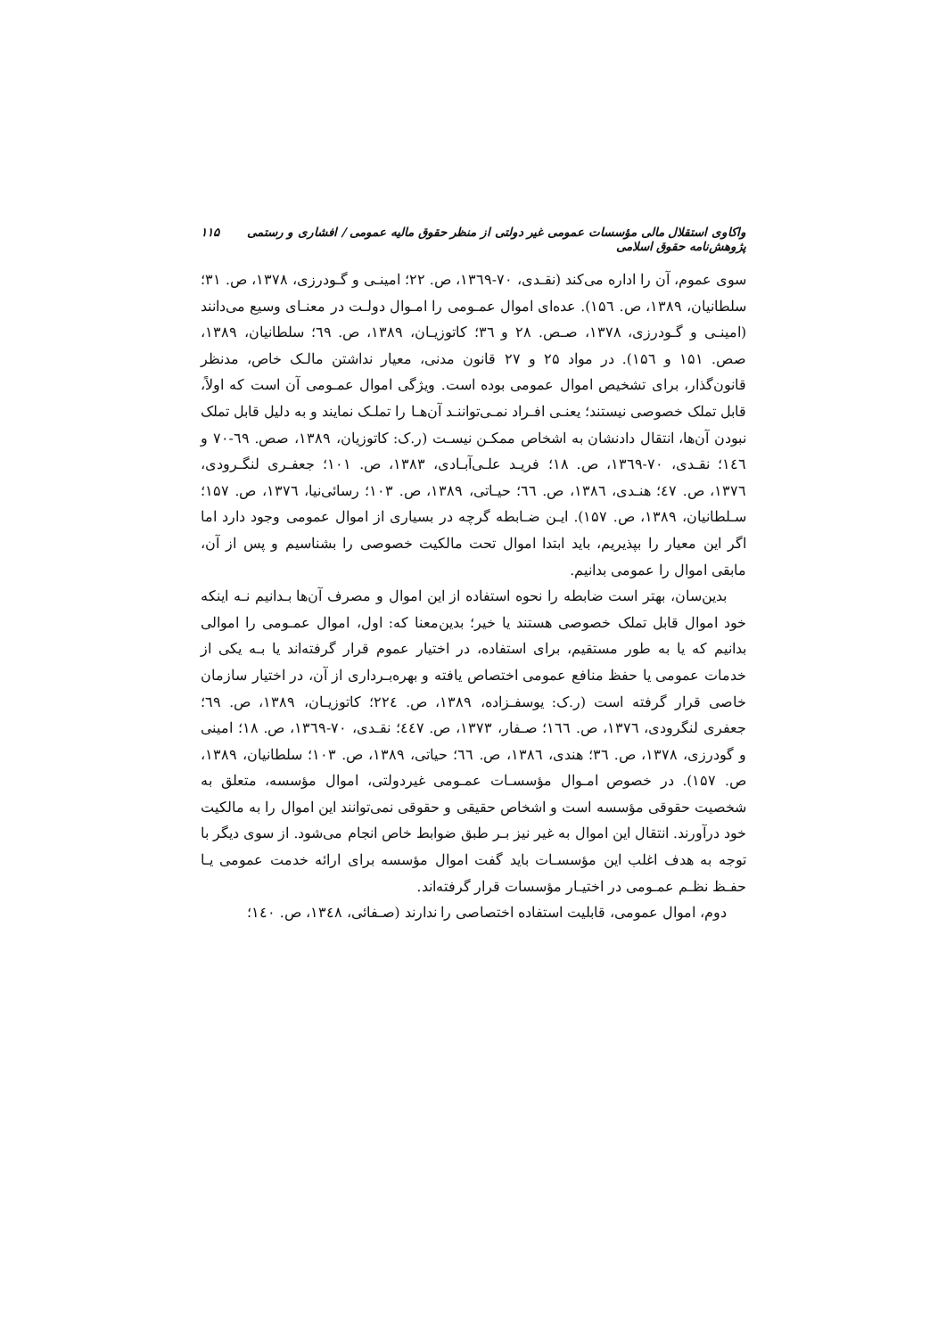واکاوی استقلال مالی مؤسسات عمومی غیر دولتی از منظر حقوق مالیه عمومی / افشاری و رستمی پژوهش‌نامه حقوق اسلامی ۱۱۵
سوی عموم، آن را اداره می‌کند (نقـدی، ۷۰-۱۳٦۹، ص. ۲۲؛ امینـی و گـودرزی، ۱۳۷۸، ص. ۳۱؛ سلطانیان، ۱۳۸۹، ص. ۱۵٦). عده‌ای اموال عمـومی را امـوال دولـت در معنـای وسیع می‌دانند (امینـی و گـودرزی، ۱۳۷۸، صـص. ۲۸ و ۳٦؛ کاتوزیـان، ۱۳۸۹، ص. ٦۹؛ سلطانیان، ۱۳۸۹، صص. ۱۵۱ و ۱۵٦). در مواد ۲۵ و ۲۷ قانون مدنی، معیار نداشتن مالـک خاص، مدنظر قانون‌گذار، برای تشخیص اموال عمومی بوده است. ویژگی اموال عمـومی آن است که اولاً، قابل تملک خصوصی نیستند؛ یعنـی افـراد نمـی‌تواننـد آن‌هـا را تملـک نمایند و به دلیل قابل تملک نبودن آن‌ها، انتقال دادنشان به اشخاص ممکـن نیسـت (ر.ک: کاتوزیان، ۱۳۸۹، صص. ٦۹-۷۰ و ۱٤٦؛ نقـدی، ۷۰-۱۳٦۹، ص. ۱۸؛ فریـد علـی‌آبـادی، ۱۳۸۳، ص. ۱۰۱؛ جعفـری لنگـرودی، ۱۳۷٦، ص. ٤۷؛ هنـدی، ۱۳۸٦، ص. ٦٦؛ حیـاتی، ۱۳۸۹، ص. ۱۰۳؛ رسائی‌نیا، ۱۳۷٦، ص. ۱۵۷؛ سـلطانیان، ۱۳۸۹، ص. ۱۵۷). ایـن ضـابطه گرچه در بسیاری از اموال عمومی وجود دارد اما اگر این معیار را بپذیریم، باید ابتدا اموال تحت مالکیت خصوصی را بشناسیم و پس از آن، مابقی اموال را عمومی بدانیم.
بدین‌سان، بهتر است ضابطه را نحوه استفاده از این اموال و مصرف آن‌ها بـدانیم نـه اینکه خود اموال قابل تملک خصوصی هستند یا خیر؛ بدین‌معنا که: اول، اموال عمـومی را اموالی بدانیم که یا به طور مستقیم، برای استفاده، در اختیار عموم قرار گرفته‌اند یا بـه یکی از خدمات عمومی یا حفظ منافع عمومی اختصاص یافته و بهره‌بـرداری از آن، در اختیار سازمان خاصی قرار گرفته است (ر.ک: یوسفـزاده، ۱۳۸۹، ص. ۲۲٤؛ کاتوزیـان، ۱۳۸۹، ص. ٦۹؛ جعفری لنگرودی، ۱۳۷٦، ص. ۱٦٦؛ صـفار، ۱۳۷۳، ص. ٤٤۷؛ نقـدی، ۷۰-۱۳٦۹، ص. ۱۸؛ امینی و گودرزی، ۱۳۷۸، ص. ۳٦؛ هندی، ۱۳۸٦، ص. ٦٦؛ حیاتی، ۱۳۸۹، ص. ۱۰۳؛ سلطانیان، ۱۳۸۹، ص. ۱۵۷). در خصوص امـوال مؤسسـات عمـومی غیردولتی، اموال مؤسسه، متعلق به شخصیت حقوقی مؤسسه است و اشخاص حقیقی و حقوقی نمی‌توانند این اموال را به مالکیت خود درآورند. انتقال این اموال به غیر نیز بـر طبق ضوابط خاص انجام می‌شود. از سوی دیگر با توجه به هدف اغلب این مؤسسـات باید گفت اموال مؤسسه برای ارائه خدمت عمومی یـا حفـظ نظـم عمـومی در اختیـار مؤسسات قرار گرفته‌اند.
دوم، اموال عمومی، قابلیت استفاده اختصاصی را ندارند (صـفائی، ۱۳٤۸، ص. ۱٤۰؛